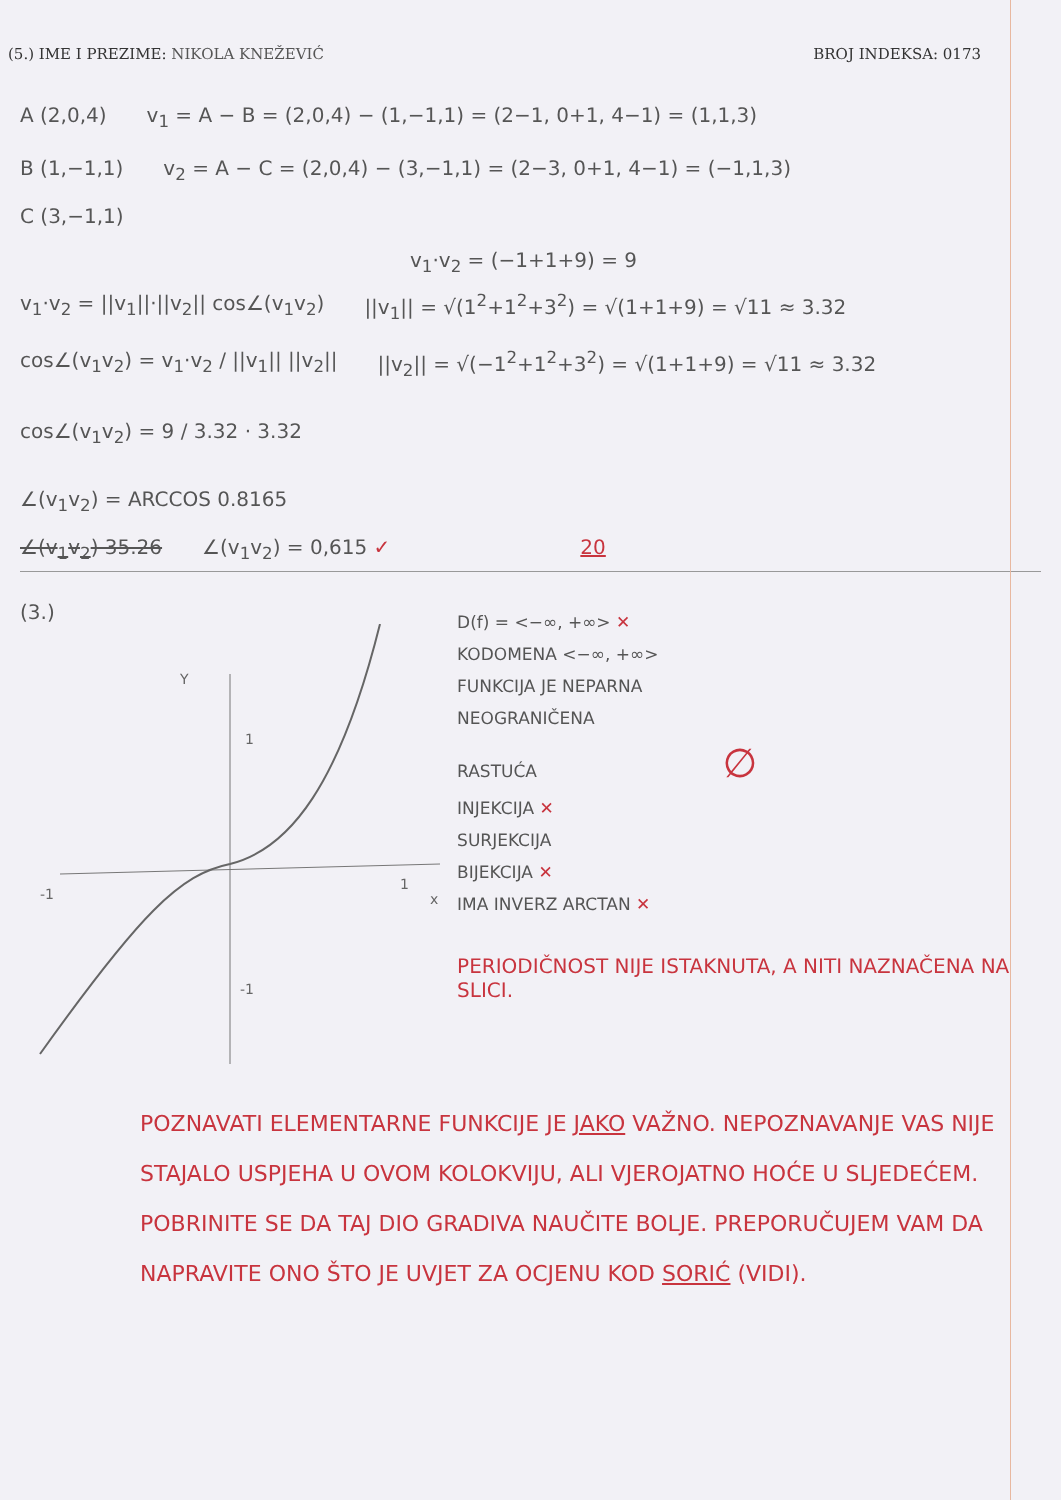(5.) IME I PREZIME: NIKOLA KNEŽEVIĆ
BROJ INDEKSA: 0173
A (2,0,4) v<sub>1</sub> = A − B = (2,0,4) − (1,−1,1) = (2−1, 0+1, 4−1) = (1,1,3)
B (1,−1,1) v<sub>2</sub> = A − C = (2,0,4) − (3,−1,1) = (2−3, 0+1, 4−1) = (−1,1,3)
C (3,−1,1)
v<sub>1</sub>·v<sub>2</sub> = (−1+1+9) = 9
v<sub>1</sub>·v<sub>2</sub> = ||v<sub>1</sub>||·||v<sub>2</sub>|| cos∠(v<sub>1</sub>v<sub>2</sub>)
||v<sub>1</sub>|| = √(1<sup>2</sup>+1<sup>2</sup>+3<sup>2</sup>) = √(1+1+9) = √11 ≈ 3.32
cos∠(v<sub>1</sub>v<sub>2</sub>) = v<sub>1</sub>·v<sub>2</sub> / ||v<sub>1</sub>|| ||v<sub>2</sub>||
||v<sub>2</sub>|| = √(−1<sup>2</sup>+1<sup>2</sup>+3<sup>2</sup>) = √(1+1+9) = √11 ≈ 3.32
cos∠(v<sub>1</sub>v<sub>2</sub>) = 9 / 3.32 · 3.32
∠(v<sub>1</sub>v<sub>2</sub>) = ARCCOS 0.8165
∠(v<sub>1</sub>v<sub>2</sub>) 35.26 ∠(v<sub>1</sub>v<sub>2</sub>) = 0,615 ✓ 20
(3.)
Y
1
-1
1
x
-1
D(f) = <−∞, +∞> ✕
KODOMENA <−∞, +∞>
FUNKCIJA JE NEPARNA
NEOGRANIČENA
RASTUĆA ∅
INJEKCIJA ✕
SURJEKCIJA
BIJEKCIJA ✕
IMA INVERZ ARCTAN ✕
PERIODIČNOST NIJE ISTAKNUTA, A NITI NAZNAČENA NA SLICI.
POZNAVATI ELEMENTARNE FUNKCIJE JE JAKO VAŽNO. NEPOZNAVANJE VAS NIJE STAJALO USPJEHA U OVOM KOLOKVIJU, ALI VJEROJATNO HOĆE U SLJEDEĆEM. POBRINITE SE DA TAJ DIO GRADIVA NAUČITE BOLJE. PREPORUČUJEM VAM DA NAPRAVITE ONO ŠTO JE UVJET ZA OCJENU KOD SORIĆ (VIDI).